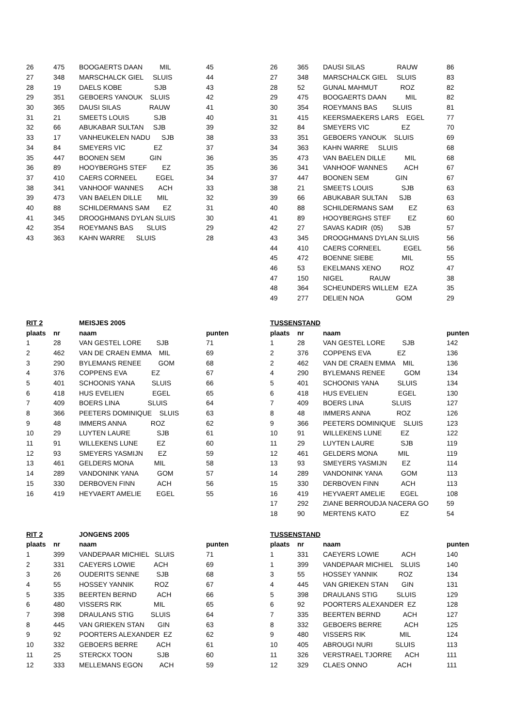| 26 | 475 | BOOGAERTS DAAN MIL | 45 |
| 27 | 348 | MARSCHALCK GIEL SLUIS | 44 |
| 28 | 19 | DAELS KOBE SJB | 43 |
| 29 | 351 | GEBOERS YANOUK SLUIS | 42 |
| 30 | 365 | DAUSI SILAS RAUW | 41 |
| 31 | 21 | SMEETS LOUIS SJB | 40 |
| 32 | 66 | ABUKABAR SULTAN SJB | 39 |
| 33 | 17 | VANHEUKELEN NADU SJB | 38 |
| 34 | 84 | SMEYERS VIC EZ | 37 |
| 35 | 447 | BOONEN SEM GIN | 36 |
| 36 | 89 | HOOYBERGHS STEF EZ | 35 |
| 37 | 410 | CAERS CORNEEL EGEL | 34 |
| 38 | 341 | VANHOOF WANNES ACH | 33 |
| 39 | 473 | VAN BAELEN DILLE MIL | 32 |
| 40 | 88 | SCHILDERMANS SAM EZ | 31 |
| 41 | 345 | DROOGHMANS DYLAN SLUIS | 30 |
| 42 | 354 | ROEYMANS BAS SLUIS | 29 |
| 43 | 363 | KAHN WARRE SLUIS | 28 |
| 26 | 365 | DAUSI SILAS RAUW | 86 |
| 27 | 348 | MARSCHALCK GIEL SLUIS | 83 |
| 28 | 52 | GUNAL MAHMUT ROZ | 82 |
| 29 | 475 | BOOGAERTS DAAN MIL | 82 |
| 30 | 354 | ROEYMANS BAS SLUIS | 81 |
| 31 | 415 | KEERSMAEKERS LARS EGEL | 77 |
| 32 | 84 | SMEYERS VIC EZ | 70 |
| 33 | 351 | GEBOERS YANOUK SLUIS | 69 |
| 34 | 363 | KAHN WARRE SLUIS | 68 |
| 35 | 473 | VAN BAELEN DILLE MIL | 68 |
| 36 | 341 | VANHOOF WANNES ACH | 67 |
| 37 | 447 | BOONEN SEM GIN | 67 |
| 38 | 21 | SMEETS LOUIS SJB | 63 |
| 39 | 66 | ABUKABAR SULTAN SJB | 63 |
| 40 | 88 | SCHILDERMANS SAM EZ | 63 |
| 41 | 89 | HOOYBERGHS STEF EZ | 60 |
| 42 | 27 | SAVAS KADIR (05) SJB | 57 |
| 43 | 345 | DROOGHMANS DYLAN SLUIS | 56 |
| 44 | 410 | CAERS CORNEEL EGEL | 56 |
| 45 | 472 | BOENNE SIEBE MIL | 55 |
| 46 | 53 | EKELMANS XENO ROZ | 47 |
| 47 | 150 | NIGEL RAUW | 38 |
| 48 | 364 | SCHEUNDERS WILLEM EZA | 35 |
| 49 | 277 | DELIEN NOA GOM | 29 |
| RIT 2 | | MEISJES 2005 | |
| plaats | nr | naam | punten |
| 1 | 28 | VAN GESTEL LORE SJB | 71 |
| 2 | 462 | VAN DE CRAEN EMMA MIL | 69 |
| 3 | 290 | BYLEMANS RENEE GOM | 68 |
| 4 | 376 | COPPENS EVA EZ | 67 |
| 5 | 401 | SCHOONIS YANA SLUIS | 66 |
| 6 | 418 | HUS EVELIEN EGEL | 65 |
| 7 | 409 | BOERS LINA SLUIS | 64 |
| 8 | 366 | PEETERS DOMINIQUE SLUIS | 63 |
| 9 | 48 | IMMERS ANNA ROZ | 62 |
| 10 | 29 | LUYTEN LAURE SJB | 61 |
| 11 | 91 | WILLEKENS LUNE EZ | 60 |
| 12 | 93 | SMEYERS YASMIJN EZ | 59 |
| 13 | 461 | GELDERS MONA MIL | 58 |
| 14 | 289 | VANDONINK YANA GOM | 57 |
| 15 | 330 | DERBOVEN FINN ACH | 56 |
| 16 | 419 | HEYVAERT AMELIE EGEL | 55 |
| TUSSENSTAND | | | |
| plaats | nr | naam | punten |
| 1 | 28 | VAN GESTEL LORE SJB | 142 |
| 2 | 376 | COPPENS EVA EZ | 136 |
| 2 | 462 | VAN DE CRAEN EMMA MIL | 136 |
| 4 | 290 | BYLEMANS RENEE GOM | 134 |
| 5 | 401 | SCHOONIS YANA SLUIS | 134 |
| 6 | 418 | HUS EVELIEN EGEL | 130 |
| 7 | 409 | BOERS LINA SLUIS | 127 |
| 8 | 48 | IMMERS ANNA ROZ | 126 |
| 9 | 366 | PEETERS DOMINIQUE SLUIS | 123 |
| 10 | 91 | WILLEKENS LUNE EZ | 122 |
| 11 | 29 | LUYTEN LAURE SJB | 119 |
| 12 | 461 | GELDERS MONA MIL | 119 |
| 13 | 93 | SMEYERS YASMIJN EZ | 114 |
| 14 | 289 | VANDONINK YANA GOM | 113 |
| 15 | 330 | DERBOVEN FINN ACH | 113 |
| 16 | 419 | HEYVAERT AMELIE EGEL | 108 |
| 17 | 292 | ZIANE BERROUDJA NACERA GO | 59 |
| 18 | 90 | MERTENS KATO EZ | 54 |
| RIT 2 | | JONGENS 2005 | |
| plaats | nr | naam | punten |
| 1 | 399 | VANDEPAAR MICHIEL SLUIS | 71 |
| 2 | 331 | CAEYERS LOWIE ACH | 69 |
| 3 | 26 | OUDERITS SENNE SJB | 68 |
| 4 | 55 | HOSSEY YANNIK ROZ | 67 |
| 5 | 335 | BEERTEN BERND ACH | 66 |
| 6 | 480 | VISSERS RIK MIL | 65 |
| 7 | 398 | DRAULANS STIG SLUIS | 64 |
| 8 | 445 | VAN GRIEKEN STAN GIN | 63 |
| 9 | 92 | POORTERS ALEXANDER EZ | 62 |
| 10 | 332 | GEBOERS BERRE ACH | 61 |
| 11 | 25 | STERCKX TOON SJB | 60 |
| 12 | 333 | MELLEMANS EGON ACH | 59 |
| TUSSENSTAND | | | |
| plaats | nr | naam | punten |
| 1 | 331 | CAEYERS LOWIE ACH | 140 |
| 1 | 399 | VANDEPAAR MICHIEL SLUIS | 140 |
| 3 | 55 | HOSSEY YANNIK ROZ | 134 |
| 4 | 445 | VAN GRIEKEN STAN GIN | 131 |
| 5 | 398 | DRAULANS STIG SLUIS | 129 |
| 6 | 92 | POORTERS ALEXANDER EZ | 128 |
| 7 | 335 | BEERTEN BERND ACH | 127 |
| 8 | 332 | GEBOERS BERRE ACH | 125 |
| 9 | 480 | VISSERS RIK MIL | 124 |
| 10 | 405 | ABROUGI NURI SLUIS | 113 |
| 11 | 326 | VERSTRAEL TJORRE ACH | 111 |
| 12 | 329 | CLAES ONNO ACH | 111 |